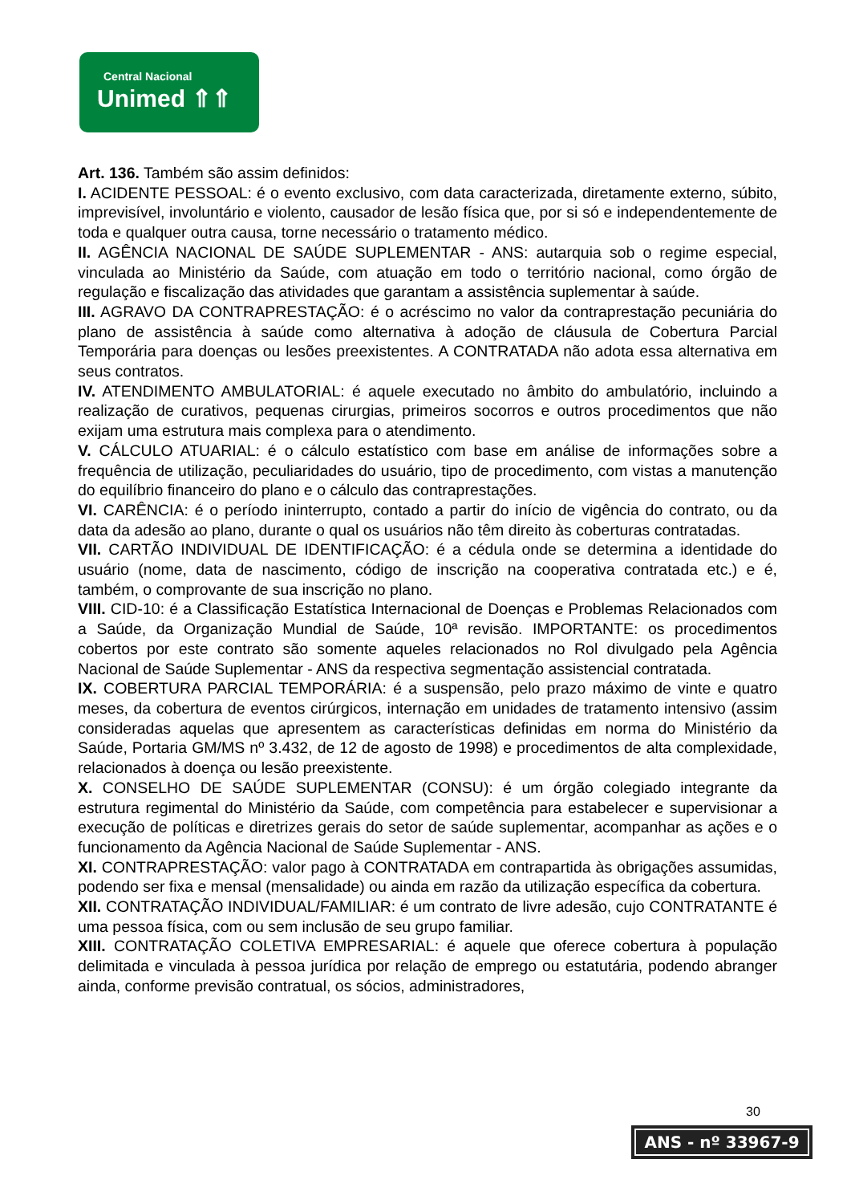Central Nacional
Unimed ⇑⇑
Art. 136. Também são assim definidos:
I. ACIDENTE PESSOAL: é o evento exclusivo, com data caracterizada, diretamente externo, súbito, imprevisível, involuntário e violento, causador de lesão física que, por si só e independentemente de toda e qualquer outra causa, torne necessário o tratamento médico.
II. AGÊNCIA NACIONAL DE SAÚDE SUPLEMENTAR - ANS: autarquia sob o regime especial, vinculada ao Ministério da Saúde, com atuação em todo o território nacional, como órgão de regulação e fiscalização das atividades que garantam a assistência suplementar à saúde.
III. AGRAVO DA CONTRAPRESTAÇÃO: é o acréscimo no valor da contraprestação pecuniária do plano de assistência à saúde como alternativa à adoção de cláusula de Cobertura Parcial Temporária para doenças ou lesões preexistentes. A CONTRATADA não adota essa alternativa em seus contratos.
IV. ATENDIMENTO AMBULATORIAL: é aquele executado no âmbito do ambulatório, incluindo a realização de curativos, pequenas cirurgias, primeiros socorros e outros procedimentos que não exijam uma estrutura mais complexa para o atendimento.
V. CÁLCULO ATUARIAL: é o cálculo estatístico com base em análise de informações sobre a frequência de utilização, peculiaridades do usuário, tipo de procedimento, com vistas a manutenção do equilíbrio financeiro do plano e o cálculo das contraprestações.
VI. CARÊNCIA: é o período ininterrupto, contado a partir do início de vigência do contrato, ou da data da adesão ao plano, durante o qual os usuários não têm direito às coberturas contratadas.
VII. CARTÃO INDIVIDUAL DE IDENTIFICAÇÃO: é a cédula onde se determina a identidade do usuário (nome, data de nascimento, código de inscrição na cooperativa contratada etc.) e é, também, o comprovante de sua inscrição no plano.
VIII. CID-10: é a Classificação Estatística Internacional de Doenças e Problemas Relacionados com a Saúde, da Organização Mundial de Saúde, 10ª revisão. IMPORTANTE: os procedimentos cobertos por este contrato são somente aqueles relacionados no Rol divulgado pela Agência Nacional de Saúde Suplementar - ANS da respectiva segmentação assistencial contratada.
IX. COBERTURA PARCIAL TEMPORÁRIA: é a suspensão, pelo prazo máximo de vinte e quatro meses, da cobertura de eventos cirúrgicos, internação em unidades de tratamento intensivo (assim consideradas aquelas que apresentem as características definidas em norma do Ministério da Saúde, Portaria GM/MS nº 3.432, de 12 de agosto de 1998) e procedimentos de alta complexidade, relacionados à doença ou lesão preexistente.
X. CONSELHO DE SAÚDE SUPLEMENTAR (CONSU): é um órgão colegiado integrante da estrutura regimental do Ministério da Saúde, com competência para estabelecer e supervisionar a execução de políticas e diretrizes gerais do setor de saúde suplementar, acompanhar as ações e o funcionamento da Agência Nacional de Saúde Suplementar - ANS.
XI. CONTRAPRESTAÇÃO: valor pago à CONTRATADA em contrapartida às obrigações assumidas, podendo ser fixa e mensal (mensalidade) ou ainda em razão da utilização específica da cobertura.
XII. CONTRATAÇÃO INDIVIDUAL/FAMILIAR: é um contrato de livre adesão, cujo CONTRATANTE é uma pessoa física, com ou sem inclusão de seu grupo familiar.
XIII. CONTRATAÇÃO COLETIVA EMPRESARIAL: é aquele que oferece cobertura à população delimitada e vinculada à pessoa jurídica por relação de emprego ou estatutária, podendo abranger ainda, conforme previsão contratual, os sócios, administradores,
30
ANS - nº 33967-9